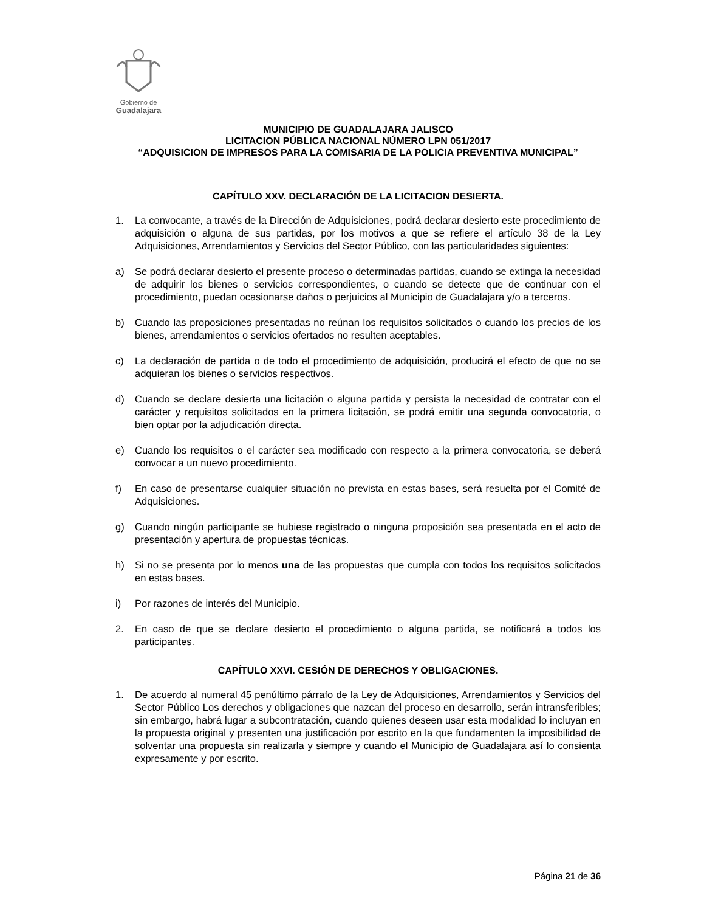Gobierno de
Guadalajara
MUNICIPIO DE GUADALAJARA JALISCO
LICITACION PÚBLICA NACIONAL NÚMERO LPN 051/2017
“ADQUISICION DE IMPRESOS PARA LA COMISARIA DE LA POLICIA PREVENTIVA MUNICIPAL”
CAPÍTULO XXV. DECLARACIÓN DE LA LICITACION DESIERTA.
1. La convocante, a través de la Dirección de Adquisiciones, podrá declarar desierto este procedimiento de adquisición o alguna de sus partidas, por los motivos a que se refiere el artículo 38 de la Ley Adquisiciones, Arrendamientos y Servicios del Sector Público, con las particularidades siguientes:
a) Se podrá declarar desierto el presente proceso o determinadas partidas, cuando se extinga la necesidad de adquirir los bienes o servicios correspondientes, o cuando se detecte que de continuar con el procedimiento, puedan ocasionarse daños o perjuicios al Municipio de Guadalajara y/o a terceros.
b) Cuando las proposiciones presentadas no reúnan los requisitos solicitados o cuando los precios de los bienes, arrendamientos o servicios ofertados no resulten aceptables.
c) La declaración de partida o de todo el procedimiento de adquisición, producirá el efecto de que no se adquieran los bienes o servicios respectivos.
d) Cuando se declare desierta una licitación o alguna partida y persista la necesidad de contratar con el carácter y requisitos solicitados en la primera licitación, se podrá emitir una segunda convocatoria, o bien optar por la adjudicación directa.
e) Cuando los requisitos o el carácter sea modificado con respecto a la primera convocatoria, se deberá convocar a un nuevo procedimiento.
f) En caso de presentarse cualquier situación no prevista en estas bases, será resuelta por el Comité de Adquisiciones.
g) Cuando ningún participante se hubiese registrado o ninguna proposición sea presentada en el acto de presentación y apertura de propuestas técnicas.
h) Si no se presenta por lo menos una de las propuestas que cumpla con todos los requisitos solicitados en estas bases.
i) Por razones de interés del Municipio.
2. En caso de que se declare desierto el procedimiento o alguna partida, se notificará a todos los participantes.
CAPÍTULO XXVI. CESIÓN DE DERECHOS Y OBLIGACIONES.
1. De acuerdo al numeral 45 penúltimo párrafo de la Ley de Adquisiciones, Arrendamientos y Servicios del Sector Público Los derechos y obligaciones que nazcan del proceso en desarrollo, serán intransferibles; sin embargo, habrá lugar a subcontratación, cuando quienes deseen usar esta modalidad lo incluyan en la propuesta original y presenten una justificación por escrito en la que fundamenten la imposibilidad de solventar una propuesta sin realizarla y siempre y cuando el Municipio de Guadalajara así lo consienta expresamente y por escrito.
Página 21 de 36